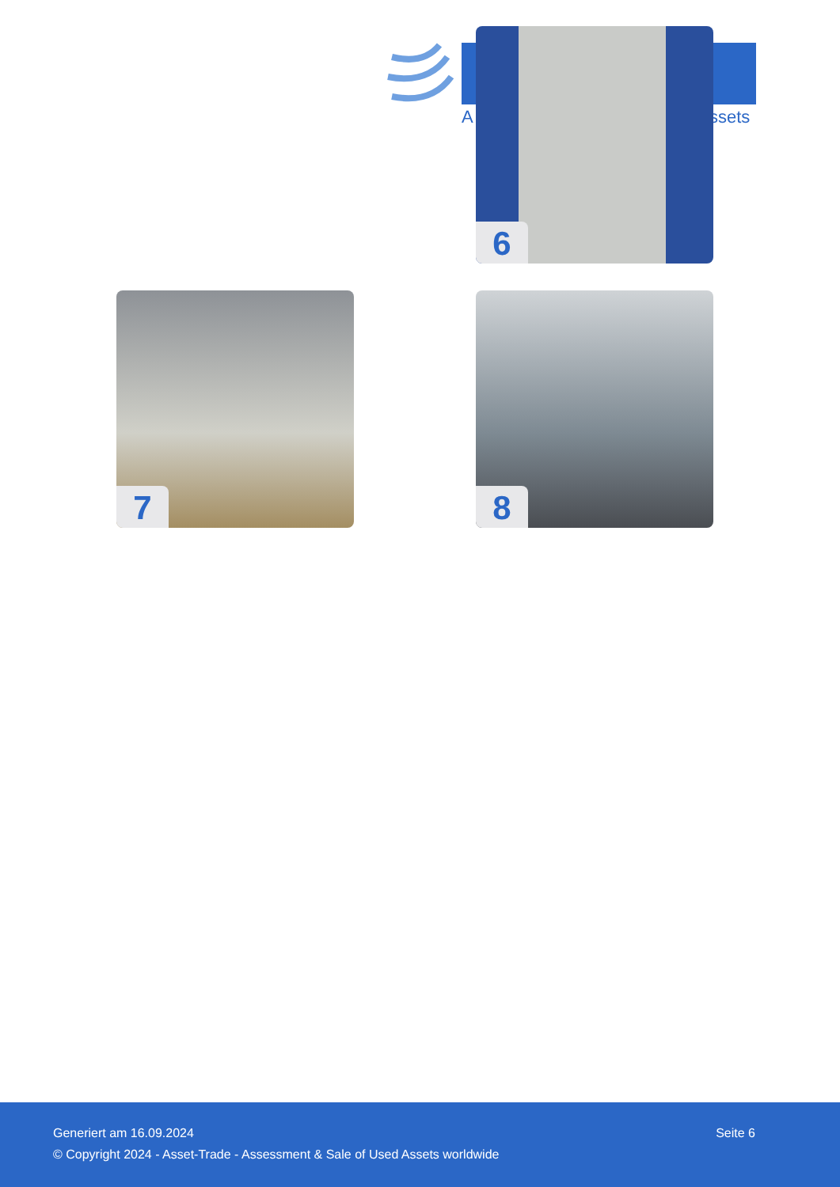A ssets
6
7 8
Generiert am 16.09.2024 Seite 6
© Copyright 2024 - Asset-Trade - Assessment & Sale of Used Assets worldwide